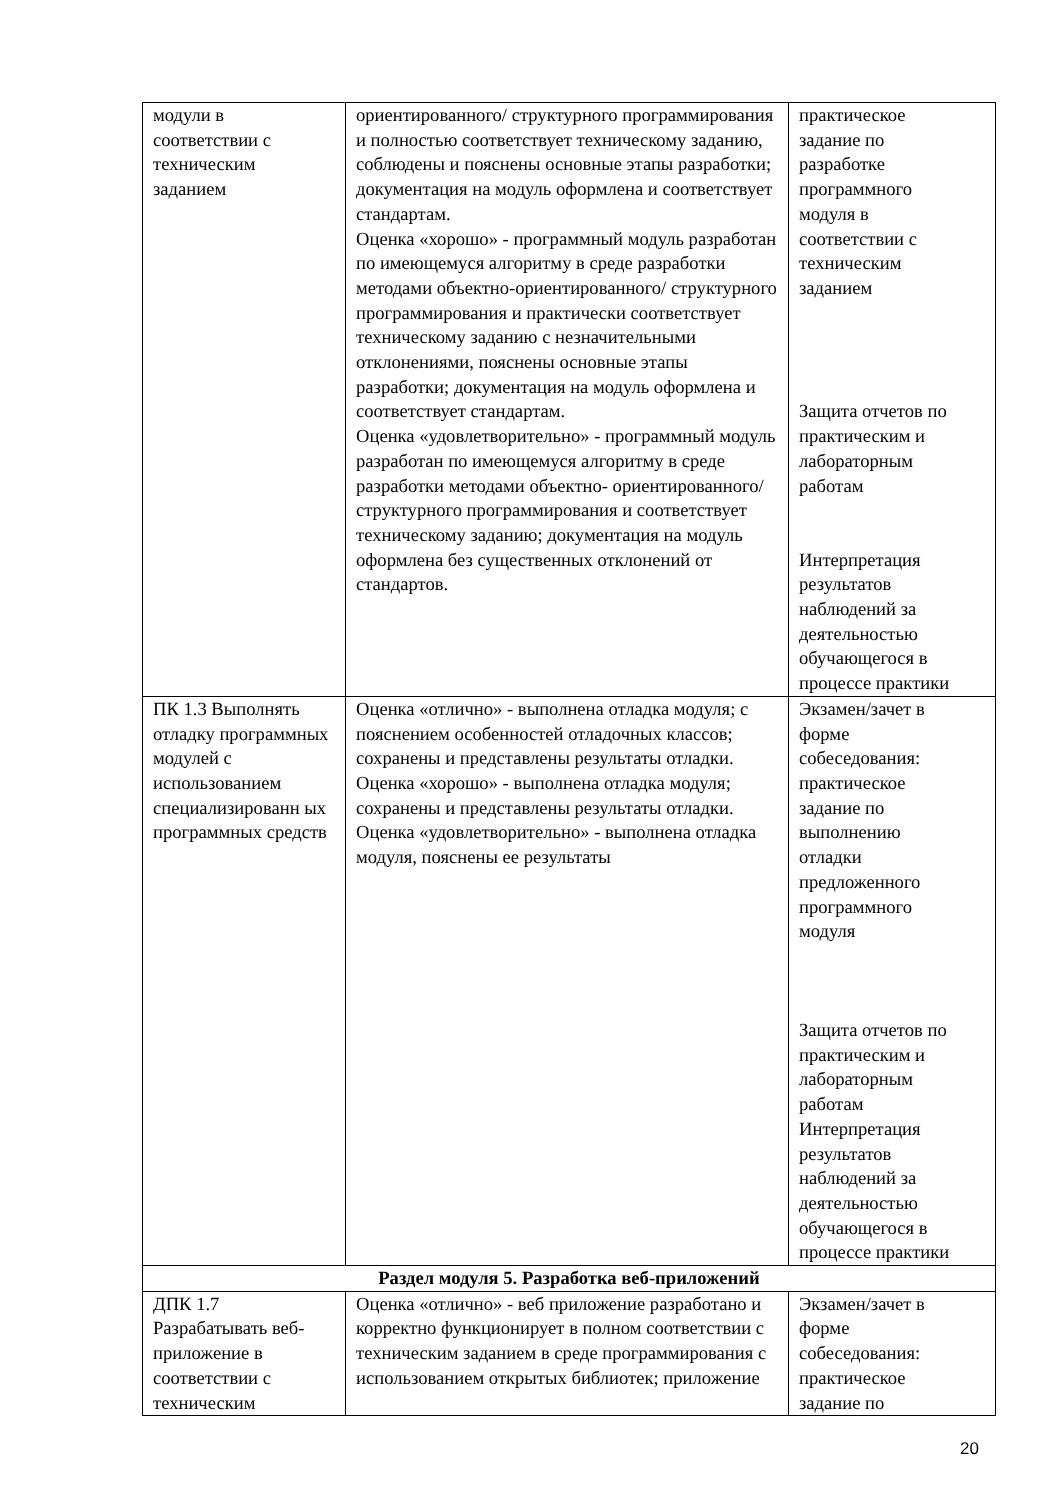| модули в соответствии с техническим заданием | ориентированного/ структурного программирования и полностью соответствует техническому заданию, соблюдены и пояснены основные этапы разработки; документация на модуль оформлена и соответствует стандартам. Оценка «хорошо» - программный модуль разработан по имеющемуся алгоритму в среде разработки методами объектно-ориентированного/ структурного программирования и практически соответствует техническому заданию с незначительными отклонениями, пояснены основные этапы разработки; документация на модуль оформлена и соответствует стандартам. Оценка «удовлетворительно» - программный модуль разработан по имеющемуся алгоритму в среде разработки методами объектно- ориентированного/ структурного программирования и соответствует техническому заданию; документация на модуль оформлена без существенных отклонений от стандартов. | практическое задание по разработке программного модуля в соответствии с техническим заданием Защита отчетов по практическим и лабораторным работам Интерпретация результатов наблюдений за деятельностью обучающегося в процессе практики |
| ПК 1.3 Выполнять отладку программных модулей с использованием специализированн ых программных средств | Оценка «отлично» - выполнена отладка модуля; с пояснением особенностей отладочных классов; сохранены и представлены результаты отладки. Оценка «хорошо» - выполнена отладка модуля; сохранены и представлены результаты отладки. Оценка «удовлетворительно» - выполнена отладка модуля, пояснены ее результаты | Экзамен/зачет в форме собеседования: практическое задание по выполнению отладки предложенного программного модуля Защита отчетов по практическим и лабораторным работам Интерпретация результатов наблюдений за деятельностью обучающегося в процессе практики |
| Раздел модуля 5. Разработка веб-приложений | | |
| ДПК 1.7 Разрабатывать веб- приложение в соответствии с техническим | Оценка «отлично» - веб приложение разработано и корректно функционирует в полном соответствии с техническим заданием в среде программирования с использованием открытых библиотек; приложение | Экзамен/зачет в форме собеседования: практическое задание по |
20